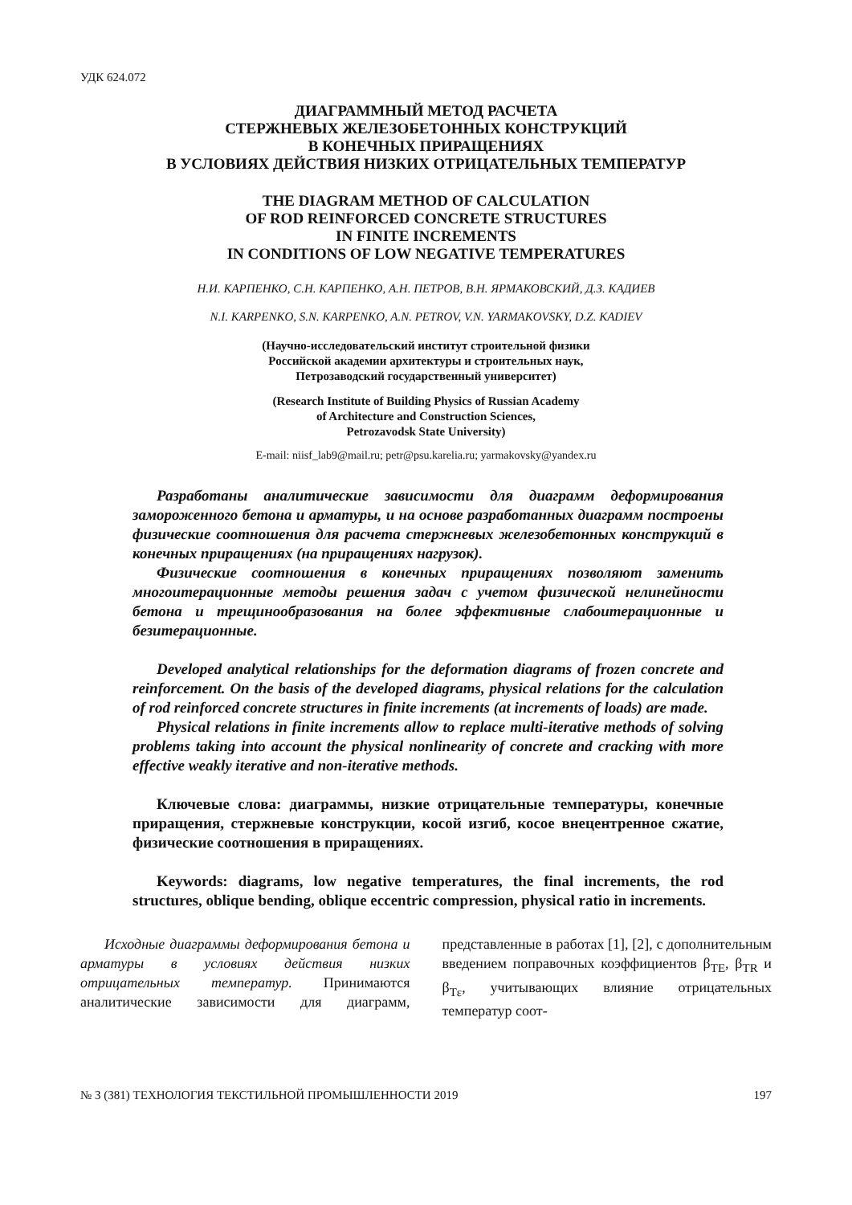УДК 624.072
ДИАГРАММНЫЙ МЕТОД РАСЧЕТА
СТЕРЖНЕВЫХ ЖЕЛЕЗОБЕТОННЫХ КОНСТРУКЦИЙ
В КОНЕЧНЫХ ПРИРАЩЕНИЯХ
В УСЛОВИЯХ ДЕЙСТВИЯ НИЗКИХ ОТРИЦАТЕЛЬНЫХ ТЕМПЕРАТУР
THE DIAGRAM METHOD OF CALCULATION
OF ROD REINFORCED CONCRETE STRUCTURES
IN FINITE INCREMENTS
IN CONDITIONS OF LOW NEGATIVE TEMPERATURES
Н.И. КАРПЕНКО, С.Н. КАРПЕНКО, А.Н. ПЕТРОВ, В.Н. ЯРМАКОВСКИЙ, Д.З. КАДИЕВ
N.I. KARPENKO, S.N. KARPENKO, A.N. PETROV, V.N. YARMAKOVSKY, D.Z. KADIEV
(Научно-исследовательский институт строительной физики
Российской академии архитектуры и строительных наук,
Петрозаводский государственный университет)
(Research Institute of Building Physics of Russian Academy
of Architecture and Construction Sciences,
Petrozavodsk State University)
E-mail: niisf_lab9@mail.ru; petr@psu.karelia.ru; yarmakovsky@yandex.ru
Разработаны аналитические зависимости для диаграмм деформирования замороженного бетона и арматуры, и на основе разработанных диаграмм построены физические соотношения для расчета стержневых железобетонных конструкций в конечных приращениях (на приращениях нагрузок).
Физические соотношения в конечных приращениях позволяют заменить многоитерационные методы решения задач с учетом физической нелинейности бетона и трещинообразования на более эффективные слабоитерационные и безитерационные.
Developed analytical relationships for the deformation diagrams of frozen concrete and reinforcement. On the basis of the developed diagrams, physical relations for the calculation of rod reinforced concrete structures in finite increments (at increments of loads) are made.
Physical relations in finite increments allow to replace multi-iterative methods of solving problems taking into account the physical nonlinearity of concrete and cracking with more effective weakly iterative and non-iterative methods.
Ключевые слова: диаграммы, низкие отрицательные температуры, конечные приращения, стержневые конструкции, косой изгиб, косое внецентренное сжатие, физические соотношения в приращениях.
Keywords: diagrams, low negative temperatures, the final increments, the rod structures, oblique bending, oblique eccentric compression, physical ratio in increments.
Исходные диаграммы деформирования бетона и арматуры в условиях действия низких отрицательных температур. Принимаются аналитические зависимости для диаграмм, представленные в работах [1], [2], с дополнительным введением поправочных коэффициентов β<sub>TE</sub>, β<sub>TR</sub> и β<sub>Tε</sub>, учитывающих влияние отрицательных температур соот-
№ 3 (381) ТЕХНОЛОГИЯ ТЕКСТИЛЬНОЙ ПРОМЫШЛЕННОСТИ 2019 197